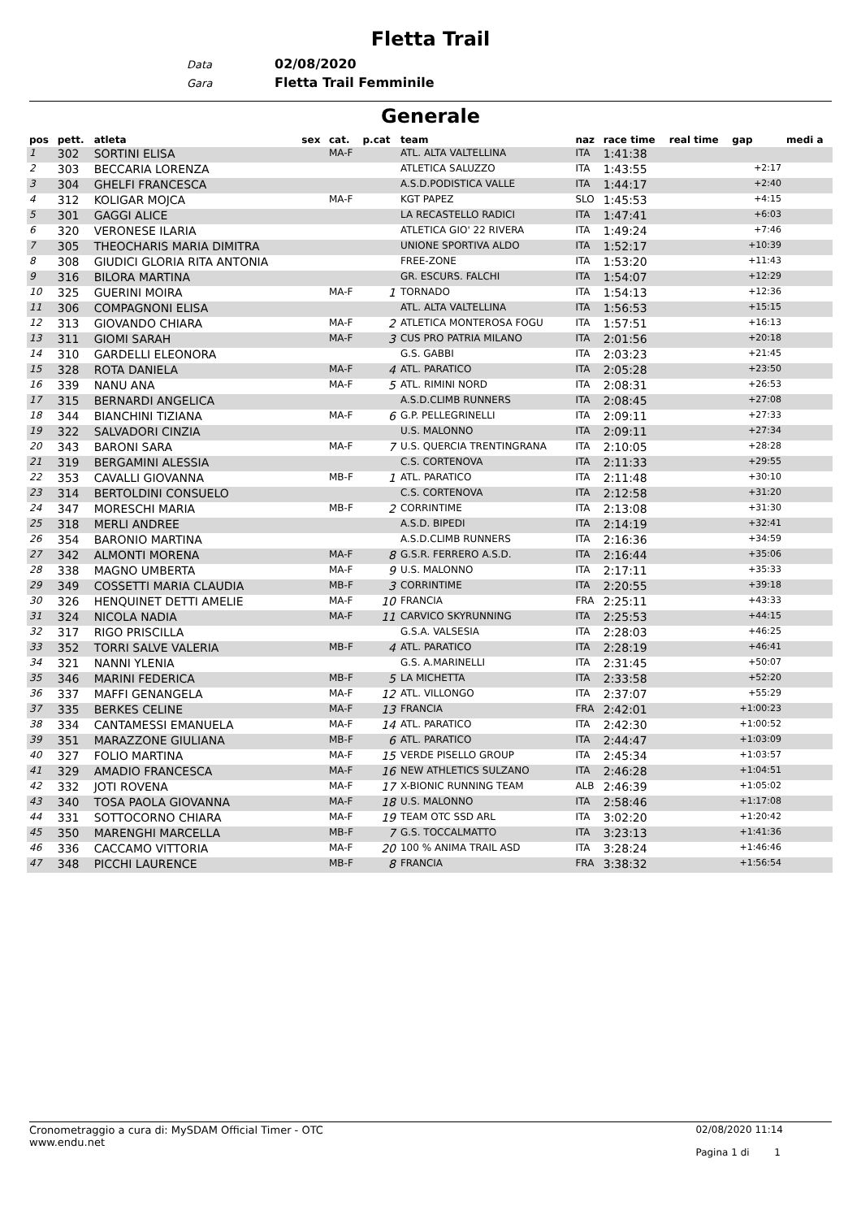Fletta Trail
Data 02/08/2020
Gara Fletta Trail Femminile
Generale
| pos | pett. | atleta | sex | cat. | p.cat | team | naz | race time | real time | gap | medi a |
| --- | --- | --- | --- | --- | --- | --- | --- | --- | --- | --- | --- |
| 1 | 302 | SORTINI ELISA | | MA-F | | ATL. ALTA VALTELLINA | ITA | 1:41:38 | | | |
| 2 | 303 | BECCARIA LORENZA | | | | ATLETICA SALUZZO | ITA | 1:43:55 | | +2:17 | |
| 3 | 304 | GHELFI FRANCESCA | | | | A.S.D.PODISTICA VALLE | ITA | 1:44:17 | | +2:40 | |
| 4 | 312 | KOLIGAR MOJCA | | MA-F | | KGT PAPEZ | SLO | 1:45:53 | | +4:15 | |
| 5 | 301 | GAGGI ALICE | | | | LA RECASTELLO RADICI | ITA | 1:47:41 | | +6:03 | |
| 6 | 320 | VERONESE ILARIA | | | | ATLETICA GIO' 22 RIVERA | ITA | 1:49:24 | | +7:46 | |
| 7 | 305 | THEOCHARIS MARIA DIMITRA | | | | UNIONE SPORTIVA ALDO | ITA | 1:52:17 | | +10:39 | |
| 8 | 308 | GIUDICI GLORIA RITA ANTONIA | | | | FREE-ZONE | ITA | 1:53:20 | | +11:43 | |
| 9 | 316 | BILORA MARTINA | | | | GR. ESCURS. FALCHI | ITA | 1:54:07 | | +12:29 | |
| 10 | 325 | GUERINI MOIRA | | MA-F | 1 | TORNADO | ITA | 1:54:13 | | +12:36 | |
| 11 | 306 | COMPAGNONI ELISA | | | | ATL. ALTA VALTELLINA | ITA | 1:56:53 | | +15:15 | |
| 12 | 313 | GIOVANDO CHIARA | | MA-F | 2 | ATLETICA MONTEROSA FOGU | ITA | 1:57:51 | | +16:13 | |
| 13 | 311 | GIOMI SARAH | | MA-F | 3 | CUS PRO PATRIA MILANO | ITA | 2:01:56 | | +20:18 | |
| 14 | 310 | GARDELLI ELEONORA | | | | G.S. GABBI | ITA | 2:03:23 | | +21:45 | |
| 15 | 328 | ROTA DANIELA | | MA-F | 4 | ATL. PARATICO | ITA | 2:05:28 | | +23:50 | |
| 16 | 339 | NANU ANA | | MA-F | 5 | ATL. RIMINI NORD | ITA | 2:08:31 | | +26:53 | |
| 17 | 315 | BERNARDI ANGELICA | | | | A.S.D.CLIMB RUNNERS | ITA | 2:08:45 | | +27:08 | |
| 18 | 344 | BIANCHINI TIZIANA | | MA-F | 6 | G.P. PELLEGRINELLI | ITA | 2:09:11 | | +27:33 | |
| 19 | 322 | SALVADORI CINZIA | | | | U.S. MALONNO | ITA | 2:09:11 | | +27:34 | |
| 20 | 343 | BARONI SARA | | MA-F | 7 | U.S. QUERCIA TRENTINGRANA | ITA | 2:10:05 | | +28:28 | |
| 21 | 319 | BERGAMINI ALESSIA | | | | C.S. CORTENOVA | ITA | 2:11:33 | | +29:55 | |
| 22 | 353 | CAVALLI GIOVANNA | | MB-F | 1 | ATL. PARATICO | ITA | 2:11:48 | | +30:10 | |
| 23 | 314 | BERTOLDINI CONSUELO | | | | C.S. CORTENOVA | ITA | 2:12:58 | | +31:20 | |
| 24 | 347 | MORESCHI MARIA | | MB-F | 2 | CORRINTIME | ITA | 2:13:08 | | +31:30 | |
| 25 | 318 | MERLI ANDREE | | | | A.S.D. BIPEDI | ITA | 2:14:19 | | +32:41 | |
| 26 | 354 | BARONIO MARTINA | | | | A.S.D.CLIMB RUNNERS | ITA | 2:16:36 | | +34:59 | |
| 27 | 342 | ALMONTI MORENA | | MA-F | 8 | G.S.R. FERRERO A.S.D. | ITA | 2:16:44 | | +35:06 | |
| 28 | 338 | MAGNO UMBERTA | | MA-F | 9 | U.S. MALONNO | ITA | 2:17:11 | | +35:33 | |
| 29 | 349 | COSSETTI MARIA CLAUDIA | | MB-F | 3 | CORRINTIME | ITA | 2:20:55 | | +39:18 | |
| 30 | 326 | HENQUINET DETTI AMELIE | | MA-F | 10 | FRANCIA | FRA | 2:25:11 | | +43:33 | |
| 31 | 324 | NICOLA NADIA | | MA-F | 11 | CARVICO SKYRUNNING | ITA | 2:25:53 | | +44:15 | |
| 32 | 317 | RIGO PRISCILLA | | | | G.S.A. VALSESIA | ITA | 2:28:03 | | +46:25 | |
| 33 | 352 | TORRI SALVE VALERIA | | MB-F | 4 | ATL. PARATICO | ITA | 2:28:19 | | +46:41 | |
| 34 | 321 | NANNI YLENIA | | | | G.S. A.MARINELLI | ITA | 2:31:45 | | +50:07 | |
| 35 | 346 | MARINI FEDERICA | | MB-F | 5 | LA MICHETTA | ITA | 2:33:58 | | +52:20 | |
| 36 | 337 | MAFFI GENANGELA | | MA-F | 12 | ATL. VILLONGO | ITA | 2:37:07 | | +55:29 | |
| 37 | 335 | BERKES CELINE | | MA-F | 13 | FRANCIA | FRA | 2:42:01 | | +1:00:23 | |
| 38 | 334 | CANTAMESSI EMANUELA | | MA-F | 14 | ATL. PARATICO | ITA | 2:42:30 | | +1:00:52 | |
| 39 | 351 | MARAZZONE GIULIANA | | MB-F | 6 | ATL. PARATICO | ITA | 2:44:47 | | +1:03:09 | |
| 40 | 327 | FOLIO MARTINA | | MA-F | 15 | VERDE PISELLO GROUP | ITA | 2:45:34 | | +1:03:57 | |
| 41 | 329 | AMADIO FRANCESCA | | MA-F | 16 | NEW ATHLETICS SULZANO | ITA | 2:46:28 | | +1:04:51 | |
| 42 | 332 | JOTI ROVENA | | MA-F | 17 | X-BIONIC RUNNING TEAM | ALB | 2:46:39 | | +1:05:02 | |
| 43 | 340 | TOSA PAOLA GIOVANNA | | MA-F | 18 | U.S. MALONNO | ITA | 2:58:46 | | +1:17:08 | |
| 44 | 331 | SOTTOCORNO CHIARA | | MA-F | 19 | TEAM OTC SSD ARL | ITA | 3:02:20 | | +1:20:42 | |
| 45 | 350 | MARENGHI MARCELLA | | MB-F | 7 | G.S. TOCCALMATTO | ITA | 3:23:13 | | +1:41:36 | |
| 46 | 336 | CACCAMO VITTORIA | | MA-F | 20 | 100 % ANIMA TRAIL ASD | ITA | 3:28:24 | | +1:46:46 | |
| 47 | 348 | PICCHI LAURENCE | | MB-F | 8 | FRANCIA | FRA | 3:38:32 | | +1:56:54 | |
Cronometraggio a cura di: MySDAM Official Timer - OTC
www.endu.net
02/08/2020 11:14
Pagina 1 di 1